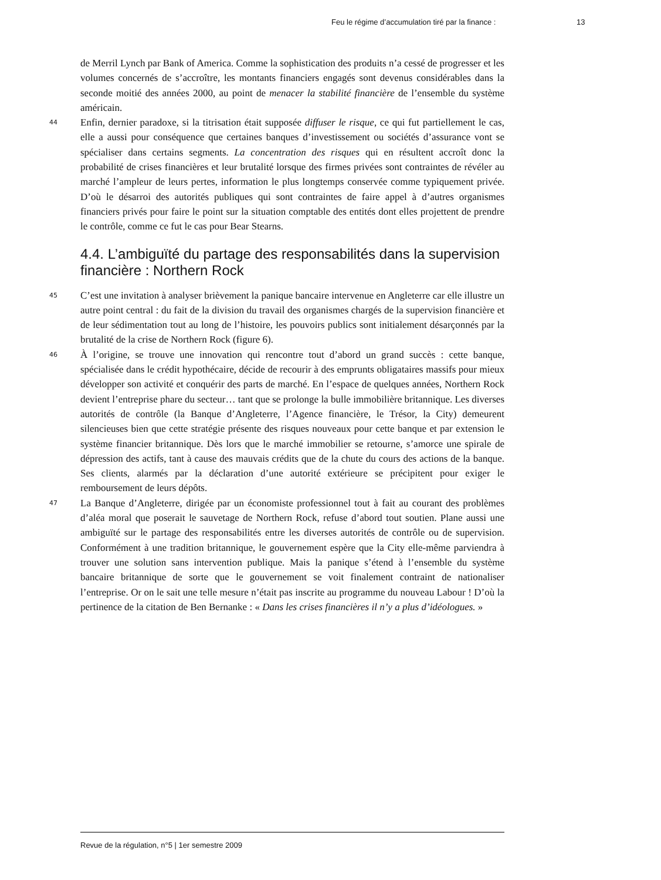Feu le régime d’accumulation tiré par la finance : 13
de Merril Lynch par Bank of America. Comme la sophistication des produits n’a cessé de progresser et les volumes concernés de s’accroître, les montants financiers engagés sont devenus considérables dans la seconde moitié des années 2000, au point de menacer la stabilité financière de l’ensemble du système américain.
44 Enfin, dernier paradoxe, si la titrisation était supposée diffuser le risque, ce qui fut partiellement le cas, elle a aussi pour conséquence que certaines banques d’investissement ou sociétés d’assurance vont se spécialiser dans certains segments. La concentration des risques qui en résultent accroît donc la probabilité de crises financières et leur brutalité lorsque des firmes privées sont contraintes de révéler au marché l’ampleur de leurs pertes, information le plus longtemps conservée comme typiquement privée. D’où le désarroi des autorités publiques qui sont contraintes de faire appel à d’autres organismes financiers privés pour faire le point sur la situation comptable des entités dont elles projettent de prendre le contrôle, comme ce fut le cas pour Bear Stearns.
4.4. L’ambiguïté du partage des responsabilités dans la supervision financière : Northern Rock
45 C’est une invitation à analyser brièvement la panique bancaire intervenue en Angleterre car elle illustre un autre point central : du fait de la division du travail des organismes chargés de la supervision financière et de leur sédimentation tout au long de l’histoire, les pouvoirs publics sont initialement désarçonnés par la brutalité de la crise de Northern Rock (figure 6).
46 À l’origine, se trouve une innovation qui rencontre tout d’abord un grand succès : cette banque, spécialisée dans le crédit hypothécaire, décide de recourir à des emprunts obligataires massifs pour mieux développer son activité et conquérir des parts de marché. En l’espace de quelques années, Northern Rock devient l’entreprise phare du secteur… tant que se prolonge la bulle immobilière britannique. Les diverses autorités de contrôle (la Banque d’Angleterre, l’Agence financière, le Trésor, la City) demeurent silencieuses bien que cette stratégie présente des risques nouveaux pour cette banque et par extension le système financier britannique. Dès lors que le marché immobilier se retourne, s’amorce une spirale de dépression des actifs, tant à cause des mauvais crédits que de la chute du cours des actions de la banque. Ses clients, alarmés par la déclaration d’une autorité extérieure se précipitent pour exiger le remboursement de leurs dépôts.
47 La Banque d’Angleterre, dirigée par un économiste professionnel tout à fait au courant des problèmes d’aléa moral que poserait le sauvetage de Northern Rock, refuse d’abord tout soutien. Plane aussi une ambiguïté sur le partage des responsabilités entre les diverses autorités de contrôle ou de supervision. Conformément à une tradition britannique, le gouvernement espère que la City elle-même parviendra à trouver une solution sans intervention publique. Mais la panique s’étend à l’ensemble du système bancaire britannique de sorte que le gouvernement se voit finalement contraint de nationaliser l’entreprise. Or on le sait une telle mesure n’était pas inscrite au programme du nouveau Labour ! D’où la pertinence de la citation de Ben Bernanke : « Dans les crises financières il n’y a plus d’idéologues. »
Revue de la régulation, n°5 | 1er semestre 2009